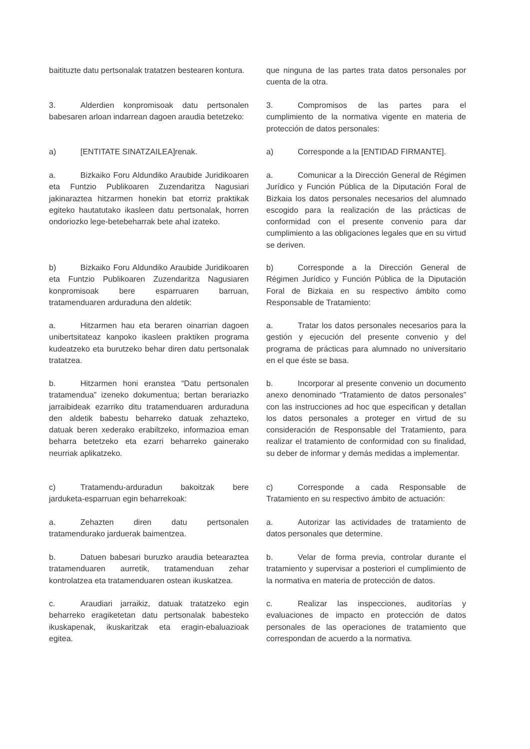baitituzte datu pertsonalak tratatzen bestearen kontura.
que ninguna de las partes trata datos personales por cuenta de la otra.
3. Alderdien konpromisoak datu pertsonalen babesaren arloan indarrean dagoen araudia betetzeko:
3. Compromisos de las partes para el cumplimiento de la normativa vigente en materia de protección de datos personales:
a) [ENTITATE SINATZAILEA]renak. a) Corresponde a la [ENTIDAD FIRMANTE].
a. Bizkaiko Foru Aldundiko Araubide Juridikoaren eta Funtzio Publikoaren Zuzendaritza Nagusiari jakinaraztea hitzarmen honekin bat etorriz praktikak egiteko hautatutako ikasleen datu pertsonalak, horren ondoriozko lege-betebeharrak bete ahal izateko.
a. Comunicar a la Dirección General de Régimen Jurídico y Función Pública de la Diputación Foral de Bizkaia los datos personales necesarios del alumnado escogido para la realización de las prácticas de conformidad con el presente convenio para dar cumplimiento a las obligaciones legales que en su virtud se deriven.
b) Bizkaiko Foru Aldundiko Araubide Juridikoaren eta Funtzio Publikoaren Zuzendaritza Nagusiaren konpromisoak bere esparruaren barruan, tratamenduaren arduraduna den aldetik:
b) Corresponde a la Dirección General de Régimen Jurídico y Función Pública de la Diputación Foral de Bizkaia en su respectivo ámbito como Responsable de Tratamiento:
a. Hitzarmen hau eta beraren oinarrian dagoen unibertsitateaz kanpoko ikasleen praktiken programa kudeatzeko eta burutzeko behar diren datu pertsonalak tratatzea.
a. Tratar los datos personales necesarios para la gestión y ejecución del presente convenio y del programa de prácticas para alumnado no universitario en el que éste se basa.
b. Hitzarmen honi eranstea “Datu pertsonalen tratamendua” izeneko dokumentua; bertan berariazko jarraibideak ezarriko ditu tratamenduaren arduraduna den aldetik babestu beharreko datuak zehazteko, datuak beren xederako erabiltzeko, informazioa eman beharra betetzeko eta ezarri beharreko gainerako neurriak aplikatzeko.
b. Incorporar al presente convenio un documento anexo denominado “Tratamiento de datos personales” con las instrucciones ad hoc que especifican y detallan los datos personales a proteger en virtud de su consideración de Responsable del Tratamiento, para realizar el tratamiento de conformidad con su finalidad, su deber de informar y demás medidas a implementar.
c) Tratamendu-arduradun bakoitzak bere jarduketa-esparruan egin beharrekoak:
c) Corresponde a cada Responsable de Tratamiento en su respectivo ámbito de actuación:
a. Zehazten diren datu pertsonalen tratamendurako jarduerak baimentzea.
a. Autorizar las actividades de tratamiento de datos personales que determine.
b. Datuen babesari buruzko araudia betearaztea tratamenduaren aurretik, tratamenduan zehar kontrolatzea eta tratamenduaren ostean ikuskatzea.
b. Velar de forma previa, controlar durante el tratamiento y supervisar a posteriori el cumplimiento de la normativa en materia de protección de datos.
c. Araudiari jarraikiz, datuak tratatzeko egin beharreko eragiketetan datu pertsonalak babesteko ikuskapenak, ikuskaritzak eta eragin-ebaluazioak egitea.
c. Realizar las inspecciones, auditorías y evaluaciones de impacto en protección de datos personales de las operaciones de tratamiento que correspondan de acuerdo a la normativa.